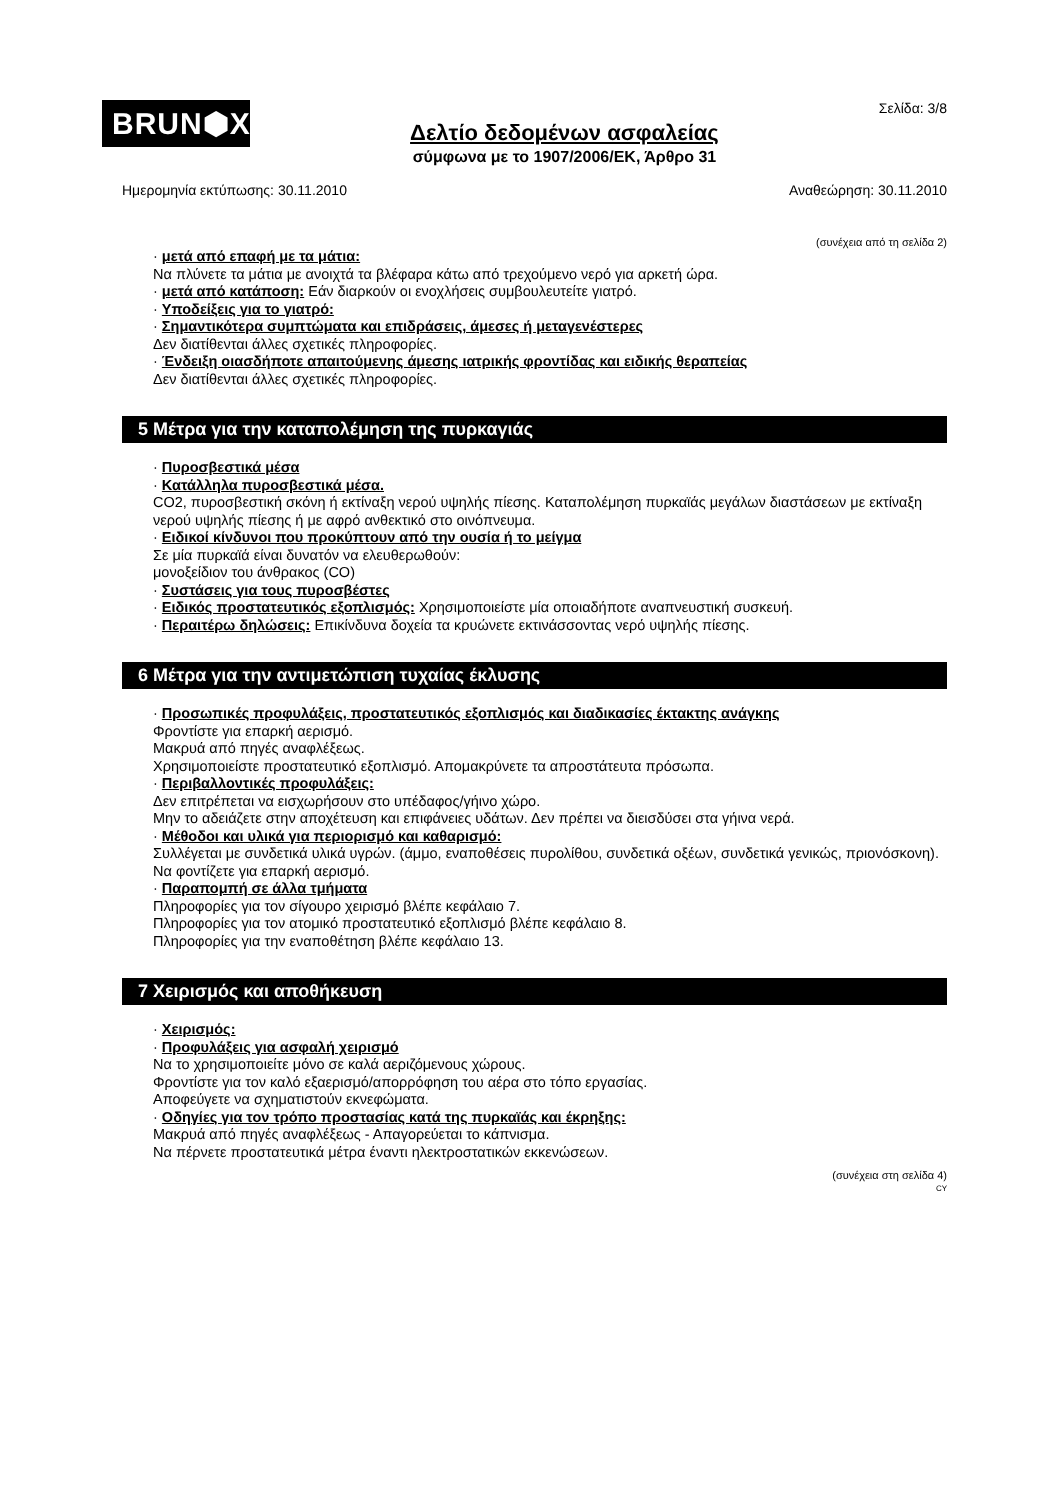BRUN⬢X<sup>®</sup>
Δελτίο δεδομένων ασφαλείας
σύμφωνα με το 1907/2006/ΕΚ, Άρθρο 31
Σελίδα: 3/8
Ημερομηνία εκτύπωσης: 30.11.2010 Αναθεώρηση: 30.11.2010
(συνέχεια από τη σελίδα 2)
· μετά από επαφή με τα μάτια:
Να πλύνετε τα μάτια με ανοιχτά τα βλέφαρα κάτω από τρεχούμενο νερό για αρκετή ώρα.
· μετά από κατάποση: Εάν διαρκούν οι ενοχλήσεις συμβουλευτείτε γιατρό.
· Υποδείξεις για το γιατρό:
· Σημαντικότερα συμπτώματα και επιδράσεις, άμεσες ή μεταγενέστερες
Δεν διατίθενται άλλες σχετικές πληροφορίες.
· Ένδειξη οιασδήποτε απαιτούμενης άμεσης ιατρικής φροντίδας και ειδικής θεραπείας
Δεν διατίθενται άλλες σχετικές πληροφορίες.
5 Μέτρα για την καταπολέμηση της πυρκαγιάς
· Πυροσβεστικά μέσα
· Κατάλληλα πυροσβεστικά μέσα.
CO2, πυροσβεστική σκόνη ή εκτίναξη νερού υψηλής πίεσης. Καταπολέμηση πυρκαϊάς μεγάλων διαστάσεων με εκτίναξη νερού υψηλής πίεσης ή με αφρό ανθεκτικό στο οινόπνευμα.
· Ειδικοί κίνδυνοι που προκύπτουν από την ουσία ή το μείγμα
Σε μία πυρκαϊά είναι δυνατόν να ελευθερωθούν:
μονοξείδιον του άνθρακος (CO)
· Συστάσεις για τους πυροσβέστες
· Ειδικός προστατευτικός εξοπλισμός: Χρησιμοποιείστε μία οποιαδήποτε αναπνευστική συσκευή.
· Περαιτέρω δηλώσεις: Επικίνδυνα δοχεία τα κρυώνετε εκτινάσσοντας νερό υψηλής πίεσης.
6 Μέτρα για την αντιμετώπιση τυχαίας έκλυσης
· Προσωπικές προφυλάξεις, προστατευτικός εξοπλισμός και διαδικασίες έκτακτης ανάγκης
Φροντίστε για επαρκή αερισμό.
Μακρυά από πηγές αναφλέξεως.
Χρησιμοποιείστε προστατευτικό εξοπλισμό. Απομακρύνετε τα απροστάτευτα πρόσωπα.
· Περιβαλλοντικές προφυλάξεις:
Δεν επιτρέπεται να εισχωρήσουν στο υπέδαφος/γήινο χώρο.
Μην το αδειάζετε στην αποχέτευση και επιφάνειες υδάτων. Δεν πρέπει να διεισδύσει στα γήινα νερά.
· Μέθοδοι και υλικά για περιορισμό και καθαρισμό:
Συλλέγεται με συνδετικά υλικά υγρών. (άμμο, εναποθέσεις πυρολίθου, συνδετικά οξέων, συνδετικά γενικώς, πριονόσκονη).
Να φοντίζετε για επαρκή αερισμό.
· Παραπομπή σε άλλα τμήματα
Πληροφορίες για τον σίγουρο χειρισμό βλέπε κεφάλαιο 7.
Πληροφορίες για τον ατομικό προστατευτικό εξοπλισμό βλέπε κεφάλαιο 8.
Πληροφορίες για την εναποθέτηση βλέπε κεφάλαιο 13.
7 Χειρισμός και αποθήκευση
· Χειρισμός:
· Προφυλάξεις για ασφαλή χειρισμό
Να το χρησιμοποιείτε μόνο σε καλά αεριζόμενους χώρους.
Φροντίστε για τον καλό εξαερισμό/απορρόφηση του αέρα στο τόπο εργασίας.
Αποφεύγετε να σχηματιστούν εκνεφώματα.
· Οδηγίες για τον τρόπο προστασίας κατά της πυρκαϊάς και έκρηξης:
Μακρυά από πηγές αναφλέξεως - Απαγορεύεται το κάπνισμα.
Να πέρνετε προστατευτικά μέτρα έναντι ηλεκτροστατικών εκκενώσεων.
(συνέχεια στη σελίδα 4)
CY